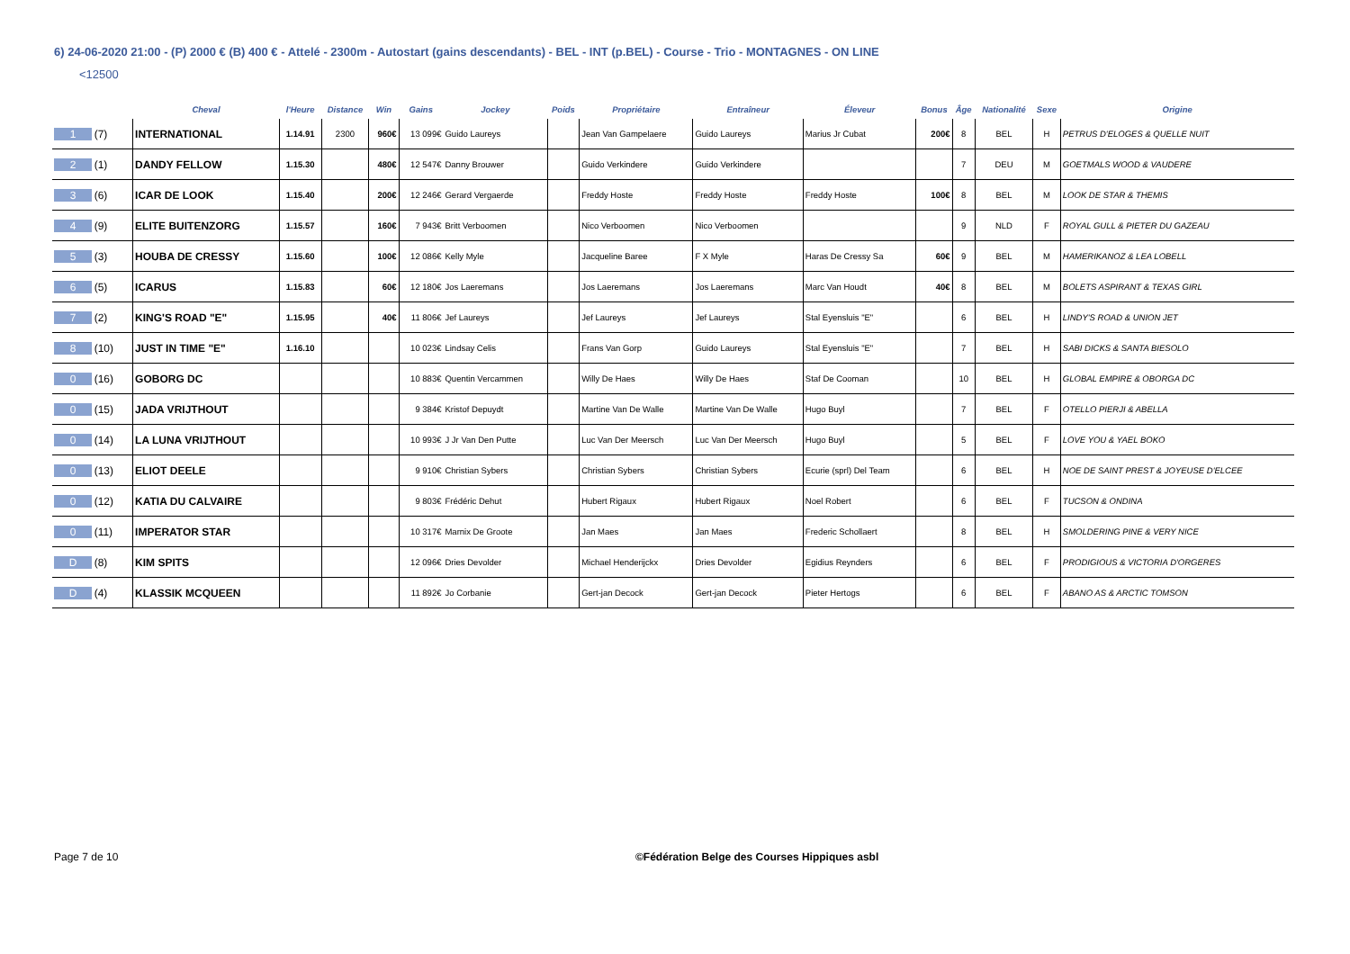6) 24-06-2020 21:00 - (P) 2000 € (B) 400 € - Attelé - 2300m - Autostart (gains descendants) - BEL - INT (p.BEL) - Course - Trio - MONTAGNES - ON LINE
<12500
| | Cheval | l'Heure | Distance | Win | Gains | Jockey | Poids | Propriétaire | Entraîneur | Éleveur | Bonus | Âge | Nationalité | Sexe | Origine |
| --- | --- | --- | --- | --- | --- | --- | --- | --- | --- | --- | --- | --- | --- | --- | --- |
| 1 (7) | INTERNATIONAL | 1.14.91 | 2300 | 960€ | 13 099€ | Guido Laureys | | Jean Van Gampelaere | Guido Laureys | Marius Jr Cubat | 200€ | 8 | BEL | H | PETRUS D'ELOGES & QUELLE NUIT |
| 2 (1) | DANDY FELLOW | 1.15.30 | | 480€ | 12 547€ | Danny Brouwer | | Guido Verkindere | Guido Verkindere | | | 7 | DEU | M | GOETMALS WOOD & VAUDERE |
| 3 (6) | ICAR DE LOOK | 1.15.40 | | 200€ | 12 246€ | Gerard Vergaerde | | Freddy Hoste | Freddy Hoste | Freddy Hoste | 100€ | 8 | BEL | M | LOOK DE STAR & THEMIS |
| 4 (9) | ELITE BUITENZORG | 1.15.57 | | 160€ | 7 943€ | Britt Verboomen | | Nico Verboomen | Nico Verboomen | | | 9 | NLD | F | ROYAL GULL & PIETER DU GAZEAU |
| 5 (3) | HOUBA DE CRESSY | 1.15.60 | | 100€ | 12 086€ | Kelly Myle | | Jacqueline Baree | F X Myle | Haras De Cressy Sa | 60€ | 9 | BEL | M | HAMERIKANOZ & LEA LOBELL |
| 6 (5) | ICARUS | 1.15.83 | | 60€ | 12 180€ | Jos Laeremans | | Jos Laeremans | Jos Laeremans | Marc Van Houdt | 40€ | 8 | BEL | M | BOLETS ASPIRANT & TEXAS GIRL |
| 7 (2) | KING'S ROAD "E" | 1.15.95 | | 40€ | 11 806€ | Jef Laureys | | Jef Laureys | Jef Laureys | Stal Eyensluis "E" | | 6 | BEL | H | LINDY'S ROAD & UNION JET |
| 8 (10) | JUST IN TIME "E" | 1.16.10 | | | 10 023€ | Lindsay Celis | | Frans Van Gorp | Guido Laureys | Stal Eyensluis "E" | | 7 | BEL | H | SABI DICKS & SANTA BIESOLO |
| 0 (16) | GOBORG DC | | | | 10 883€ | Quentin Vercammen | | Willy De Haes | Willy De Haes | Staf De Cooman | | 10 | BEL | H | GLOBAL EMPIRE & OBORGA DC |
| 0 (15) | JADA VRIJTHOUT | | | | 9 384€ | Kristof Depuydt | | Martine Van De Walle | Martine Van De Walle | Hugo Buyl | | 7 | BEL | F | OTELLO PIERJI & ABELLA |
| 0 (14) | LA LUNA VRIJTHOUT | | | | 10 993€ | J Jr Van Den Putte | | Luc Van Der Meersch | Luc Van Der Meersch | Hugo Buyl | | 5 | BEL | F | LOVE YOU & YAEL BOKO |
| 0 (13) | ELIOT DEELE | | | | 9 910€ | Christian Sybers | | Christian Sybers | Christian Sybers | Ecurie (sprl) Del Team | | 6 | BEL | H | NOE DE SAINT PREST & JOYEUSE D'ELCEE |
| 0 (12) | KATIA DU CALVAIRE | | | | 9 803€ | Frédéric Dehut | | Hubert Rigaux | Hubert Rigaux | Noel Robert | | 6 | BEL | F | TUCSON & ONDINA |
| 0 (11) | IMPERATOR STAR | | | | 10 317€ | Marnix De Groote | | Jan Maes | Jan Maes | Frederic Schollaert | | 8 | BEL | H | SMOLDERING PINE & VERY NICE |
| D (8) | KIM SPITS | | | | 12 096€ | Dries Devolder | | Michael Henderijckx | Dries Devolder | Egidius Reynders | | 6 | BEL | F | PRODIGIOUS & VICTORIA D'ORGERES |
| D (4) | KLASSIK MCQUEEN | | | | 11 892€ | Jo Corbanie | | Gert-jan Decock | Gert-jan Decock | Pieter Hertogs | | 6 | BEL | F | ABANO AS & ARCTIC TOMSON |
Page 7 de 10
©Fédération Belge des Courses Hippiques asbl